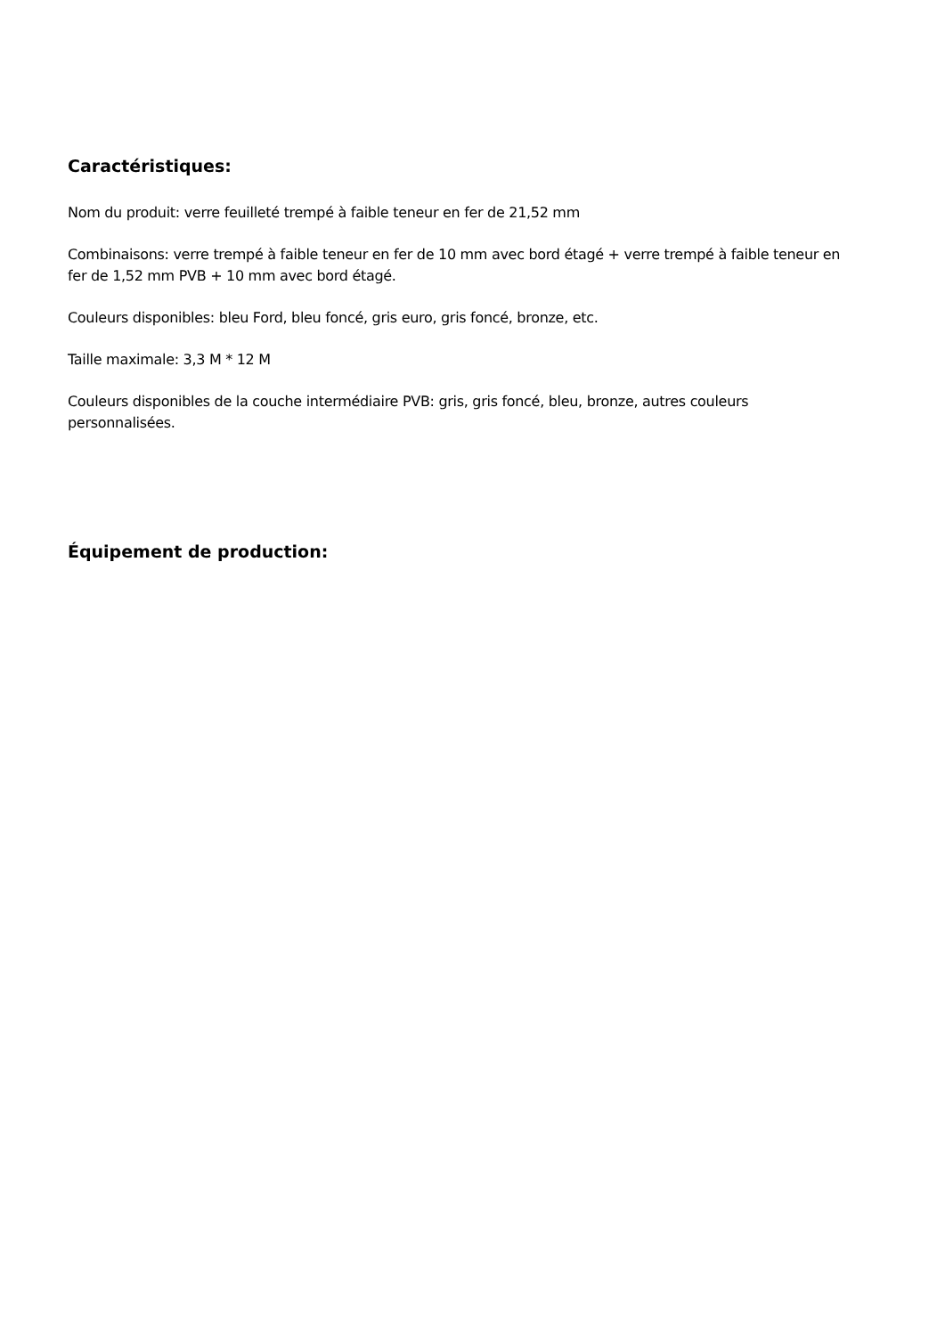Caractéristiques:
Nom du produit: verre feuilleté trempé à faible teneur en fer de 21,52 mm
Combinaisons: verre trempé à faible teneur en fer de 10 mm avec bord étagé + verre trempé à faible teneur en fer de 1,52 mm PVB + 10 mm avec bord étagé.
Couleurs disponibles: bleu Ford, bleu foncé, gris euro, gris foncé, bronze, etc.
Taille maximale: 3,3 M * 12 M
Couleurs disponibles de la couche intermédiaire PVB: gris, gris foncé, bleu, bronze, autres couleurs personnalisées.
Équipement de production: